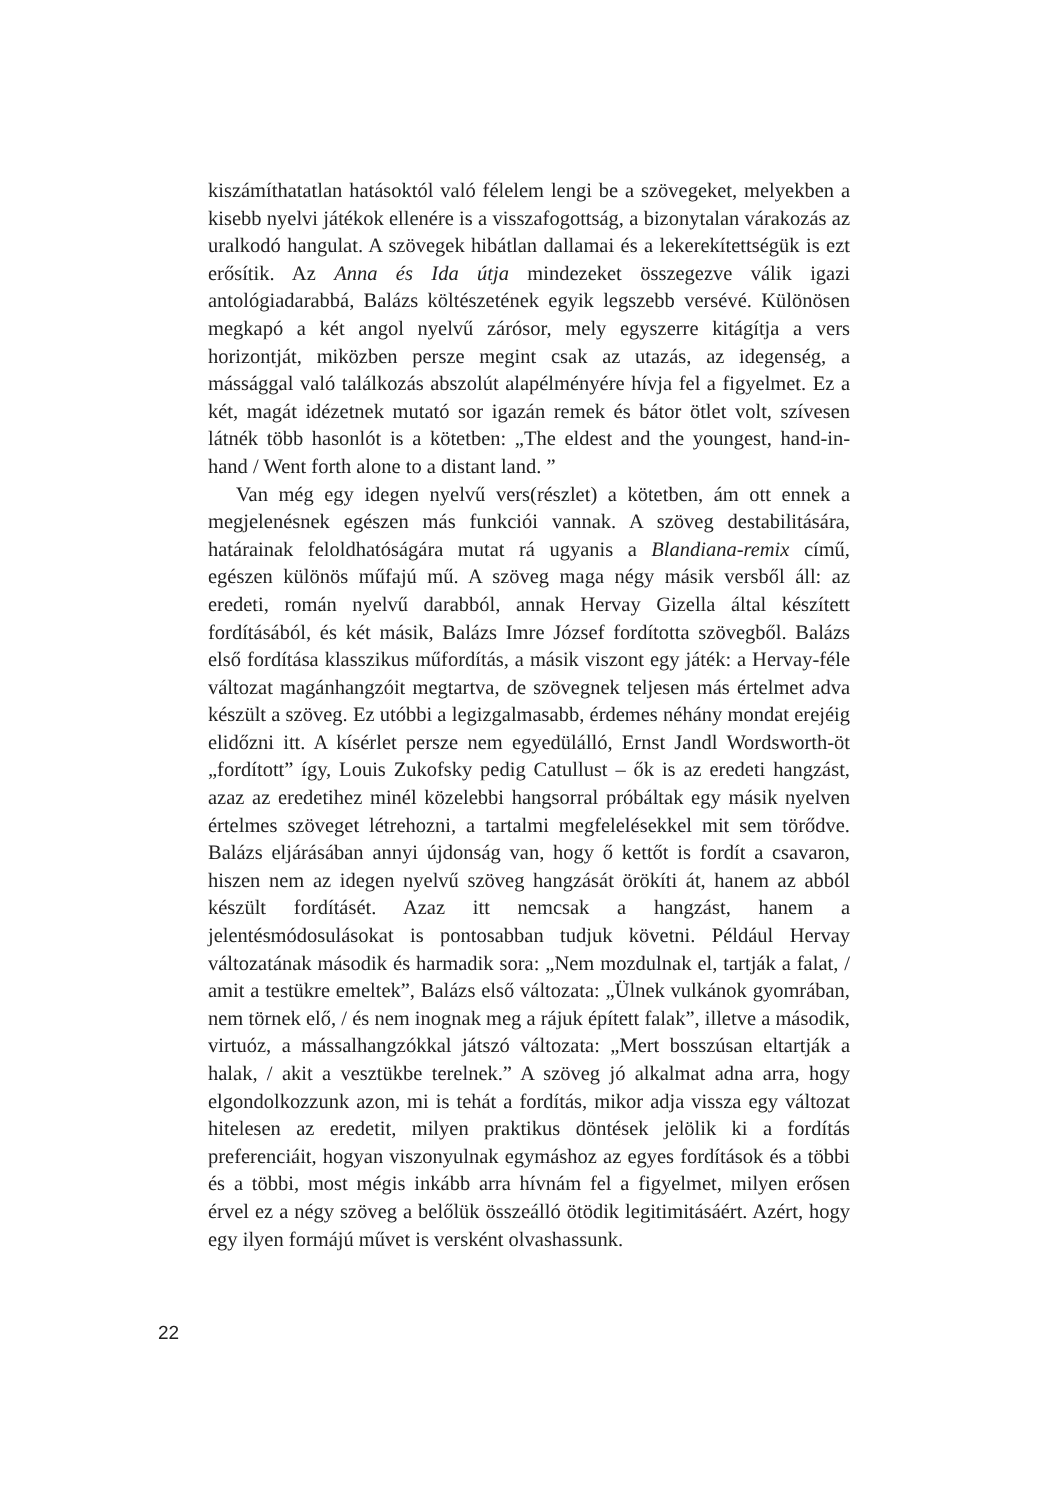kiszámíthatatlan hatásoktól való félelem lengi be a szövegeket, melyekben a kisebb nyelvi játékok ellenére is a visszafogottság, a bizonytalan várakozás az uralkodó hangulat. A szövegek hibátlan dallamai és a lekerekítettségük is ezt erősítik. Az Anna és Ida útja mindezeket összegezve válik igazi antológiadarabbá, Balázs költészetének egyik legszebb versévé. Különösen megkapó a két angol nyelvű zárósor, mely egyszerre kitágítja a vers horizontját, miközben persze megint csak az utazás, az idegenség, a mássággal való találkozás abszolút alapélményére hívja fel a figyelmet. Ez a két, magát idézetnek mutató sor igazán remek és bátor ötlet volt, szívesen látnék több hasonlót is a kötetben: „The eldest and the youngest, hand-in-hand / Went forth alone to a distant land. ”
Van még egy idegen nyelvű vers(részlet) a kötetben, ám ott ennek a megjelenésnek egészen más funkciói vannak. A szöveg destabilitására, határainak feloldhatóságára mutat rá ugyanis a Blandiana-remix című, egészen különös műfajú mű. A szöveg maga négy másik versből áll: az eredeti, román nyelvű darabból, annak Hervay Gizella által készített fordításából, és két másik, Balázs Imre József fordította szövegből. Balázs első fordítása klasszikus műfordítás, a másik viszont egy játék: a Hervay-féle változat magánhangzóit megtartva, de szövegnek teljesen más értelmet adva készült a szöveg. Ez utóbbi a legizgalmasabb, érdemes néhány mondat erejéig elidőzni itt. A kísérlet persze nem egyedülálló, Ernst Jandl Wordsworth-öt „fordított” így, Louis Zukofsky pedig Catullust – ők is az eredeti hangzást, azaz az eredetihez minél közelebbi hangsorral próbáltak egy másik nyelven értelmes szöveget létrehozni, a tartalmi megfelelésekkel mit sem törődve. Balázs eljárásában annyi újdonság van, hogy ő kettőt is fordít a csavaron, hiszen nem az idegen nyelvű szöveg hangzását örökíti át, hanem az abból készült fordításét. Azaz itt nemcsak a hangzást, hanem a jelentésmódosulásokat is pontosabban tudjuk követni. Például Hervay változatának második és harmadik sora: „Nem mozdulnak el, tartják a falat, / amit a testükre emeltek”, Balázs első változata: „Ülnek vulkánok gyomrában, nem törnek elő, / és nem inognak meg a rájuk épített falak”, illetve a második, virtuóz, a mássalhangzókkal játszó változata: „Mert bosszúsan eltartják a halak, / akit a vesztükbe terelnek.” A szöveg jó alkalmat adna arra, hogy elgondolkozzunk azon, mi is tehát a fordítás, mikor adja vissza egy változat hitelesen az eredetit, milyen praktikus döntések jelölik ki a fordítás preferenciáit, hogyan viszonyulnak egymáshoz az egyes fordítások és a többi és a többi, most mégis inkább arra hívnám fel a figyelmet, milyen erősen érvel ez a négy szöveg a belőlük összeálló ötödik legitimitásáért. Azért, hogy egy ilyen formájú művet is versként olvashassunk.
22